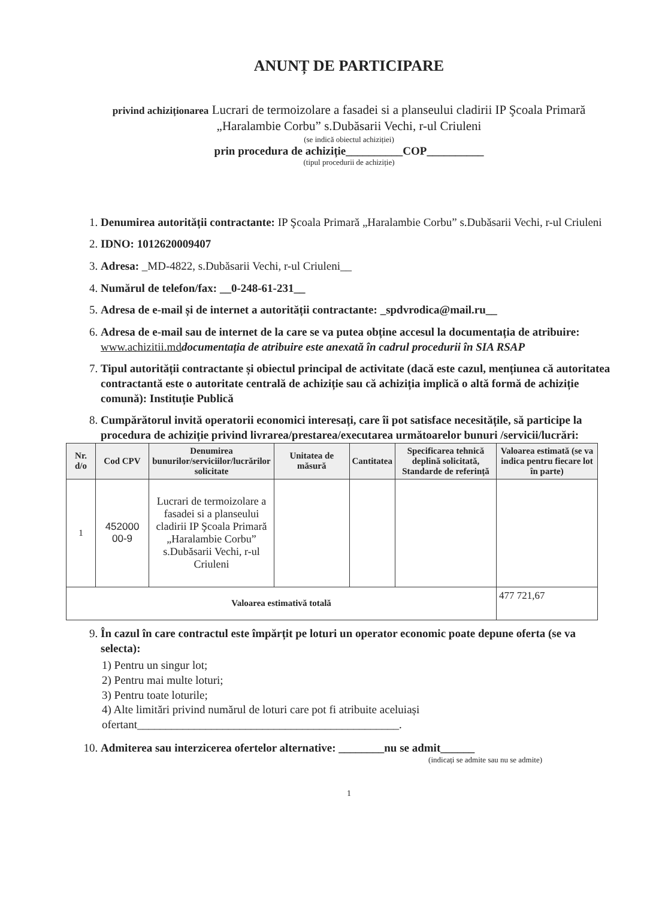ANUNȚ DE PARTICIPARE
privind achiziționarea Lucrari de termoizolare a fasadei si a planseului cladirii IP Şcoala Primară „Haralambie Corbu” s.Dubăsarii Vechi, r-ul Criuleni
(se indică obiectul achiziției)
prin procedura de achiziție__________COP__________
(tipul procedurii de achiziție)
1. Denumirea autorității contractante: IP Şcoala Primară „Haralambie Corbu” s.Dubăsarii Vechi, r-ul Criuleni
2. IDNO: 1012620009407
3. Adresa: _MD-4822, s.Dubăsarii Vechi, r-ul Criuleni__
4. Numărul de telefon/fax: __0-248-61-231__
5. Adresa de e-mail și de internet a autorității contractante: _spdvrodica@mail.ru__
6. Adresa de e-mail sau de internet de la care se va putea obține accesul la documentația de atribuire: www.achizitii.md documentația de atribuire este anexată în cadrul procedurii în SIA RSAP
7. Tipul autorității contractante și obiectul principal de activitate (dacă este cazul, mențiunea că autoritatea contractantă este o autoritate centrală de achiziție sau că achiziția implică o altă formă de achiziție comună): Instituție Publică
8. Cumpărătorul invită operatorii economici interesați, care îi pot satisface necesitățile, să participe la procedura de achiziție privind livrarea/prestarea/executarea următoarelor bunuri /servicii/lucrări:
| Nr. d/o | Cod CPV | Denumirea bunurilor/serviciilor/lucrărilor solicitate | Unitatea de măsură | Cantitatea | Specificarea tehnică deplină solicitată, Standarde de referință | Valoarea estimată (se va indica pentru fiecare lot în parte) |
| --- | --- | --- | --- | --- | --- | --- |
| 1 | 452000 00-9 | Lucrari de termoizolare a fasadei si a planseului cladirii IP Şcoala Primară „Haralambie Corbu” s.Dubăsarii Vechi, r-ul Criuleni | | | | |
| Valoarea estimativă totală | | | | | | 477 721,67 |
9. În cazul în care contractul este împărțit pe loturi un operator economic poate depune oferta (se va selecta):
1) Pentru un singur lot;
2) Pentru mai multe loturi;
3) Pentru toate loturile;
4) Alte limitări privind numărul de loturi care pot fi atribuite aceluiași ofertant______________________________________________.
10. Admiterea sau interzicerea ofertelor alternative: ________nu se admit______
(indicați se admite sau nu se admite)
1